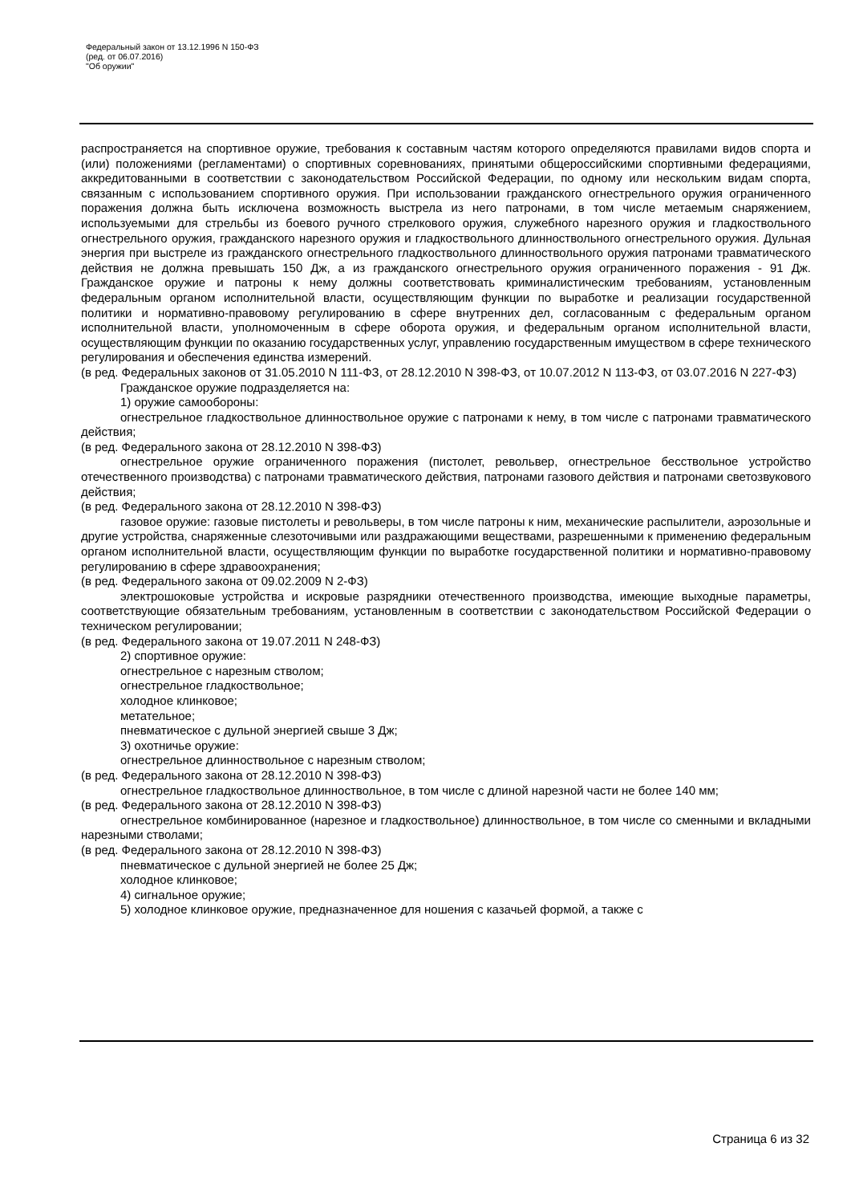Федеральный закон от 13.12.1996 N 150-ФЗ
(ред. от 06.07.2016)
"Об оружии"
распространяется на спортивное оружие, требования к составным частям которого определяются правилами видов спорта и (или) положениями (регламентами) о спортивных соревнованиях, принятыми общероссийскими спортивными федерациями, аккредитованными в соответствии с законодательством Российской Федерации, по одному или нескольким видам спорта, связанным с использованием спортивного оружия. При использовании гражданского огнестрельного оружия ограниченного поражения должна быть исключена возможность выстрела из него патронами, в том числе метаемым снаряжением, используемыми для стрельбы из боевого ручного стрелкового оружия, служебного нарезного оружия и гладкоствольного огнестрельного оружия, гражданского нарезного оружия и гладкоствольного длинноствольного огнестрельного оружия. Дульная энергия при выстреле из гражданского огнестрельного гладкоствольного длинноствольного оружия патронами травматического действия не должна превышать 150 Дж, а из гражданского огнестрельного оружия ограниченного поражения - 91 Дж. Гражданское оружие и патроны к нему должны соответствовать криминалистическим требованиям, установленным федеральным органом исполнительной власти, осуществляющим функции по выработке и реализации государственной политики и нормативно-правовому регулированию в сфере внутренних дел, согласованным с федеральным органом исполнительной власти, уполномоченным в сфере оборота оружия, и федеральным органом исполнительной власти, осуществляющим функции по оказанию государственных услуг, управлению государственным имуществом в сфере технического регулирования и обеспечения единства измерений.
(в ред. Федеральных законов от 31.05.2010 N 111-ФЗ, от 28.12.2010 N 398-ФЗ, от 10.07.2012 N 113-ФЗ, от 03.07.2016 N 227-ФЗ)
Гражданское оружие подразделяется на:
1) оружие самообороны:
огнестрельное гладкоствольное длинноствольное оружие с патронами к нему, в том числе с патронами травматического действия;
(в ред. Федерального закона от 28.12.2010 N 398-ФЗ)
огнестрельное оружие ограниченного поражения (пистолет, револьвер, огнестрельное бесствольное устройство отечественного производства) с патронами травматического действия, патронами газового действия и патронами светозвукового действия;
(в ред. Федерального закона от 28.12.2010 N 398-ФЗ)
газовое оружие: газовые пистолеты и револьверы, в том числе патроны к ним, механические распылители, аэрозольные и другие устройства, снаряженные слезоточивыми или раздражающими веществами, разрешенными к применению федеральным органом исполнительной власти, осуществляющим функции по выработке государственной политики и нормативно-правовому регулированию в сфере здравоохранения;
(в ред. Федерального закона от 09.02.2009 N 2-ФЗ)
электрошоковые устройства и искровые разрядники отечественного производства, имеющие выходные параметры, соответствующие обязательным требованиям, установленным в соответствии с законодательством Российской Федерации о техническом регулировании;
(в ред. Федерального закона от 19.07.2011 N 248-ФЗ)
2) спортивное оружие:
огнестрельное с нарезным стволом;
огнестрельное гладкоствольное;
холодное клинковое;
метательное;
пневматическое с дульной энергией свыше 3 Дж;
3) охотничье оружие:
огнестрельное длинноствольное с нарезным стволом;
(в ред. Федерального закона от 28.12.2010 N 398-ФЗ)
огнестрельное гладкоствольное длинноствольное, в том числе с длиной нарезной части не более 140 мм;
(в ред. Федерального закона от 28.12.2010 N 398-ФЗ)
огнестрельное комбинированное (нарезное и гладкоствольное) длинноствольное, в том числе со сменными и вкладными нарезными стволами;
(в ред. Федерального закона от 28.12.2010 N 398-ФЗ)
пневматическое с дульной энергией не более 25 Дж;
холодное клинковое;
4) сигнальное оружие;
5) холодное клинковое оружие, предназначенное для ношения с казачьей формой, а также с
Страница 6 из 32